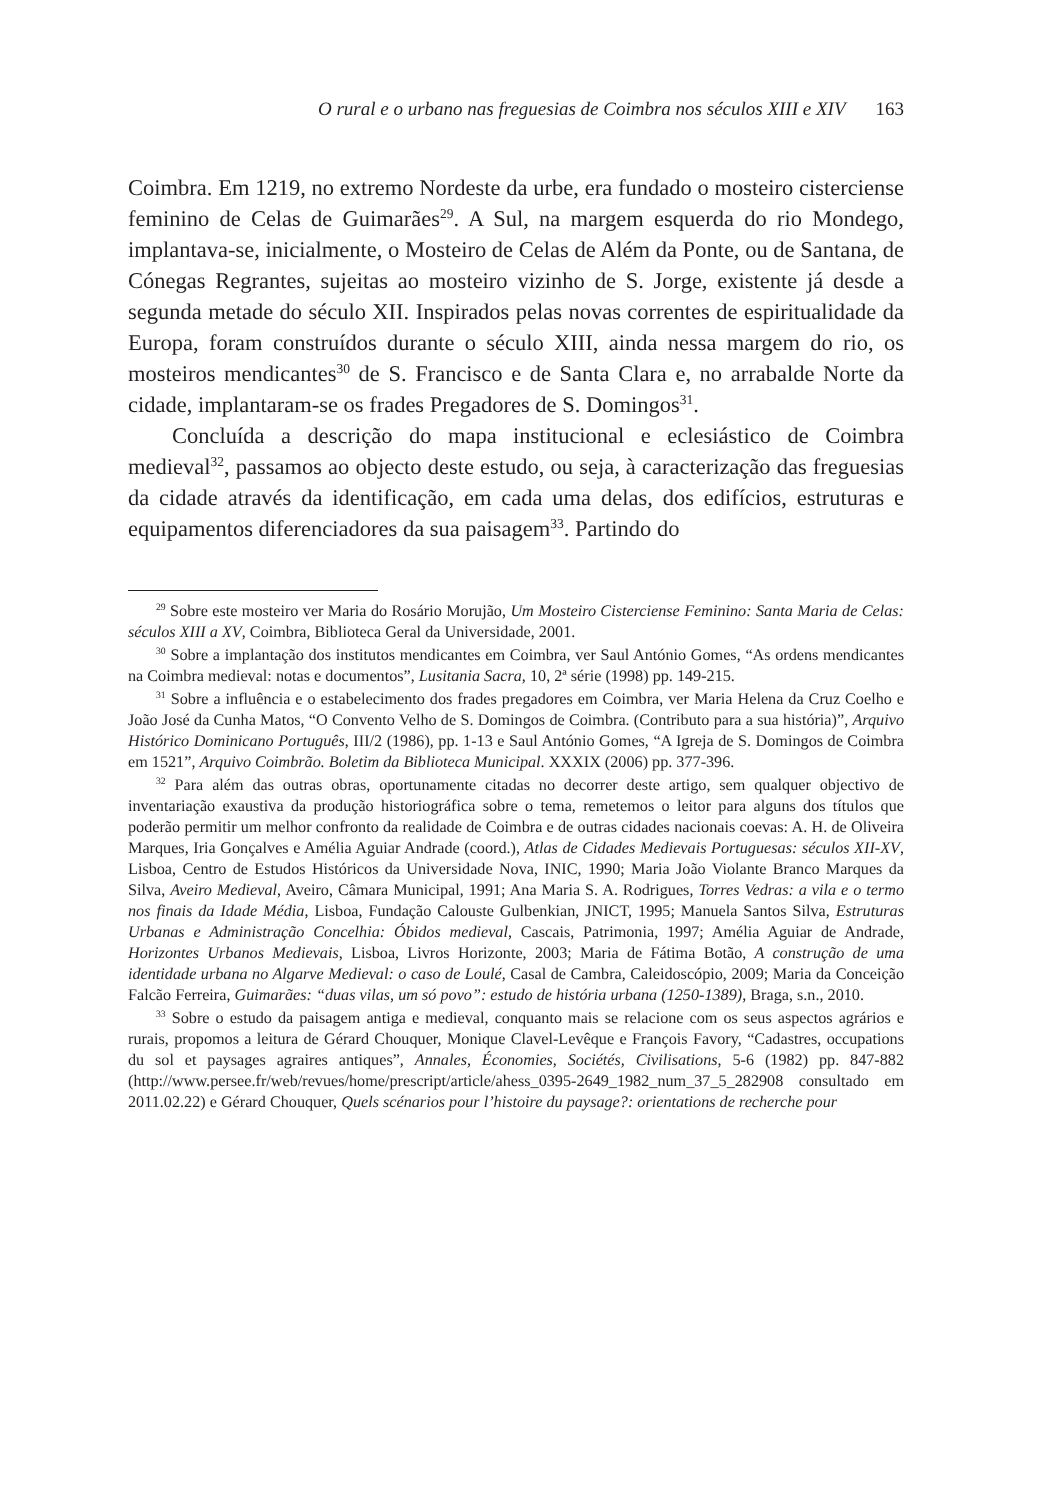O rural e o urbano nas freguesias de Coimbra nos séculos XIII e XIV 163
Coimbra. Em 1219, no extremo Nordeste da urbe, era fundado o mosteiro cisterciense feminino de Celas de Guimarães<sup>29</sup>. A Sul, na margem esquerda do rio Mondego, implantava-se, inicialmente, o Mosteiro de Celas de Além da Ponte, ou de Santana, de Cónegas Regrantes, sujeitas ao mosteiro vizinho de S. Jorge, existente já desde a segunda metade do século XII. Inspirados pelas novas correntes de espiritualidade da Europa, foram construídos durante o século XIII, ainda nessa margem do rio, os mosteiros mendicantes<sup>30</sup> de S. Francisco e de Santa Clara e, no arrabalde Norte da cidade, implantaram-se os frades Pregadores de S. Domingos<sup>31</sup>.
Concluída a descrição do mapa institucional e eclesiástico de Coimbra medieval<sup>32</sup>, passamos ao objecto deste estudo, ou seja, à caracterização das freguesias da cidade através da identificação, em cada uma delas, dos edifícios, estruturas e equipamentos diferenciadores da sua paisagem<sup>33</sup>. Partindo do
<sup>29</sup> Sobre este mosteiro ver Maria do Rosário Morujão, Um Mosteiro Cisterciense Feminino: Santa Maria de Celas: séculos XIII a XV, Coimbra, Biblioteca Geral da Universidade, 2001.
<sup>30</sup> Sobre a implantação dos institutos mendicantes em Coimbra, ver Saul António Gomes, “As ordens mendicantes na Coimbra medieval: notas e documentos”, Lusitania Sacra, 10, 2ª série (1998) pp. 149-215.
<sup>31</sup> Sobre a influência e o estabelecimento dos frades pregadores em Coimbra, ver Maria Helena da Cruz Coelho e João José da Cunha Matos, “O Convento Velho de S. Domingos de Coimbra. (Contributo para a sua história)”, Arquivo Histórico Dominicano Português, III/2 (1986), pp. 1-13 e Saul António Gomes, “A Igreja de S. Domingos de Coimbra em 1521”, Arquivo Coimbrão. Boletim da Biblioteca Municipal. XXXIX (2006) pp. 377-396.
<sup>32</sup> Para além das outras obras, oportunamente citadas no decorrer deste artigo, sem qualquer objectivo de inventariação exaustiva da produção historiográfica sobre o tema, remetemos o leitor para alguns dos títulos que poderão permitir um melhor confronto da realidade de Coimbra e de outras cidades nacionais coevas: A. H. de Oliveira Marques, Iria Gonçalves e Amélia Aguiar Andrade (coord.), Atlas de Cidades Medievais Portuguesas: séculos XII-XV, Lisboa, Centro de Estudos Históricos da Universidade Nova, INIC, 1990; Maria João Violante Branco Marques da Silva, Aveiro Medieval, Aveiro, Câmara Municipal, 1991; Ana Maria S. A. Rodrigues, Torres Vedras: a vila e o termo nos finais da Idade Média, Lisboa, Fundação Calouste Gulbenkian, JNICT, 1995; Manuela Santos Silva, Estruturas Urbanas e Administração Concelhia: Óbidos medieval, Cascais, Patrimonia, 1997; Amélia Aguiar de Andrade, Horizontes Urbanos Medievais, Lisboa, Livros Horizonte, 2003; Maria de Fátima Botão, A construção de uma identidade urbana no Algarve Medieval: o caso de Loulé, Casal de Cambra, Caleidoscópio, 2009; Maria da Conceição Falcão Ferreira, Guimarães: “duas vilas, um só povo”: estudo de história urbana (1250-1389), Braga, s.n., 2010.
<sup>33</sup> Sobre o estudo da paisagem antiga e medieval, conquanto mais se relacione com os seus aspectos agrários e rurais, propomos a leitura de Gérard Chouquer, Monique Clavel-Levêque e François Favory, “Cadastres, occupations du sol et paysages agraires antiques”, Annales, Économies, Sociétés, Civilisations, 5-6 (1982) pp. 847-882 (http://www.persee.fr/web/revues/home/prescript/article/ahess_0395-2649_1982_num_37_5_282908 consultado em 2011.02.22) e Gérard Chouquer, Quels scénarios pour l’histoire du paysage?: orientations de recherche pour